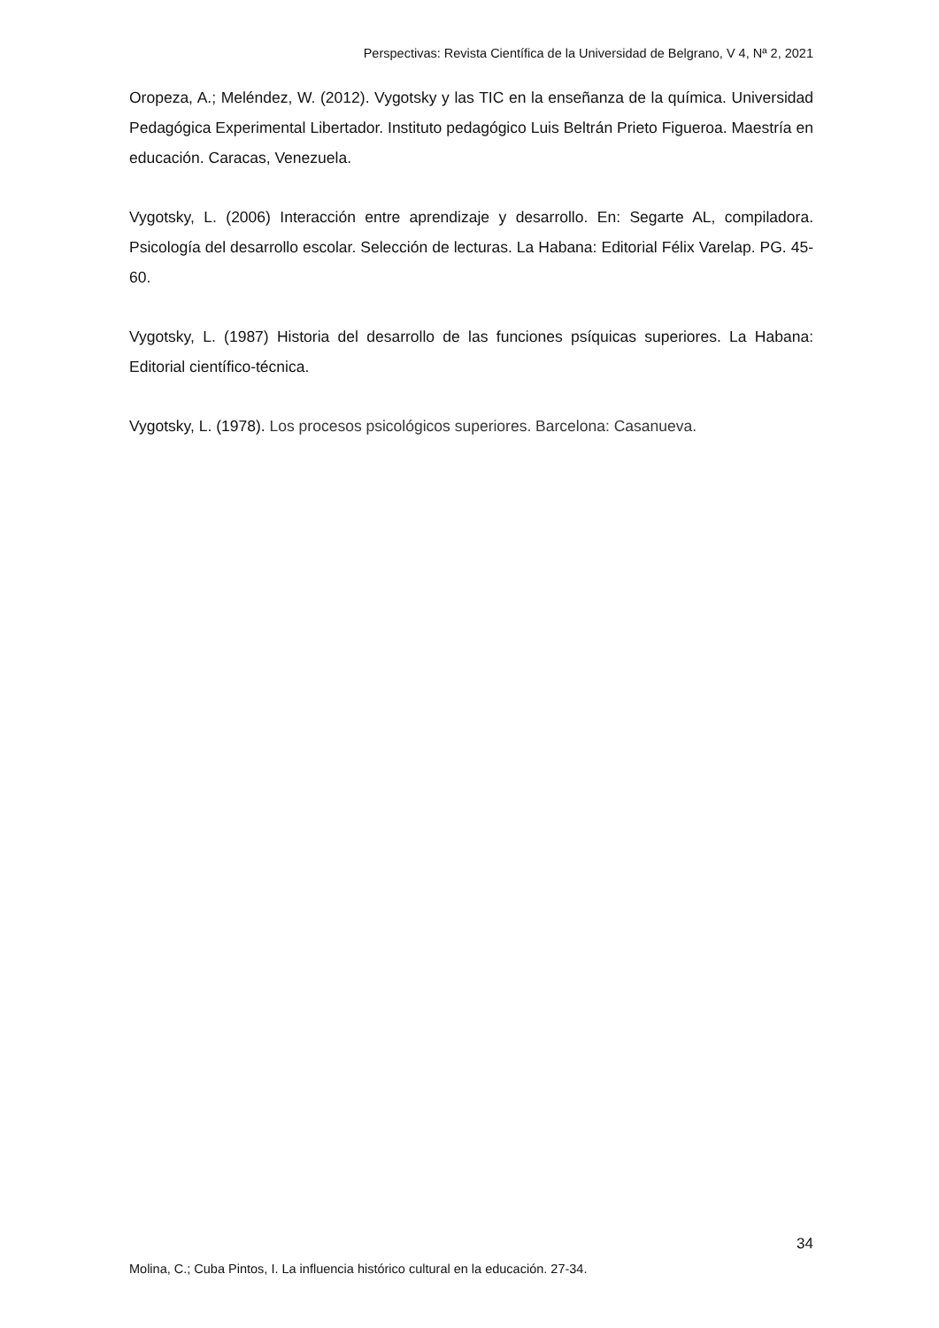Perspectivas: Revista Científica de la Universidad de Belgrano, V 4, Nª 2, 2021
Oropeza, A.; Meléndez, W. (2012). Vygotsky y las TIC en la enseñanza de la química. Universidad Pedagógica Experimental Libertador. Instituto pedagógico Luis Beltrán Prieto Figueroa. Maestría en educación. Caracas, Venezuela.
Vygotsky, L. (2006) Interacción entre aprendizaje y desarrollo. En: Segarte AL, compiladora. Psicología del desarrollo escolar. Selección de lecturas. La Habana: Editorial Félix Varelap. PG. 45-60.
Vygotsky, L. (1987) Historia del desarrollo de las funciones psíquicas superiores. La Habana: Editorial científico-técnica.
Vygotsky, L. (1978). Los procesos psicológicos superiores. Barcelona: Casanueva.
34
Molina, C.; Cuba Pintos, I. La influencia histórico cultural en la educación. 27-34.